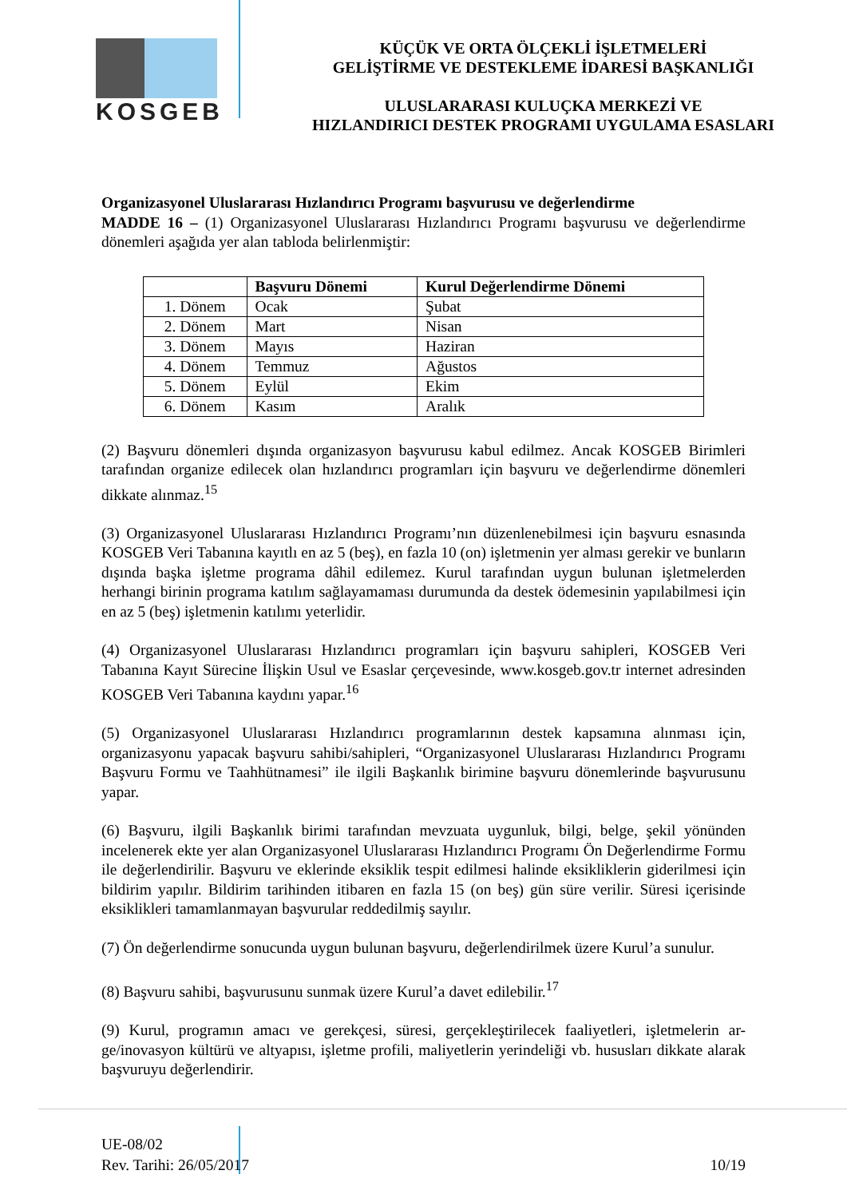KOSGEB
KÜÇÜK VE ORTA ÖLÇEKLİ İŞLETMELERİ
GELİŞTİRME VE DESTEKLEME İDARESİ BAŞKANLIĞI
ULUSLARARASI KULUÇKA MERKEZİ VE
HIZLANDIRICI DESTEK PROGRAMI UYGULAMA ESASLARI
Organizasyonel Uluslararası Hızlandırıcı Programı başvurusu ve değerlendirme
MADDE 16 – (1) Organizasyonel Uluslararası Hızlandırıcı Programı başvurusu ve değerlendirme dönemleri aşağıda yer alan tabloda belirlenmiştir:
| | Başvuru Dönemi | Kurul Değerlendirme Dönemi |
| --- | --- | --- |
| 1. Dönem | Ocak | Şubat |
| 2. Dönem | Mart | Nisan |
| 3. Dönem | Mayıs | Haziran |
| 4. Dönem | Temmuz | Ağustos |
| 5. Dönem | Eylül | Ekim |
| 6. Dönem | Kasım | Aralık |
(2) Başvuru dönemleri dışında organizasyon başvurusu kabul edilmez. Ancak KOSGEB Birimleri tarafından organize edilecek olan hızlandırıcı programları için başvuru ve değerlendirme dönemleri dikkate alınmaz.<sup>15</sup>
(3) Organizasyonel Uluslararası Hızlandırıcı Programı’nın düzenlenebilmesi için başvuru esnasında KOSGEB Veri Tabanına kayıtlı en az 5 (beş), en fazla 10 (on) işletmenin yer alması gerekir ve bunların dışında başka işletme programa dâhil edilemez. Kurul tarafından uygun bulunan işletmelerden herhangi birinin programa katılım sağlayamaması durumunda da destek ödemesinin yapılabilmesi için en az 5 (beş) işletmenin katılımı yeterlidir.
(4) Organizasyonel Uluslararası Hızlandırıcı programları için başvuru sahipleri, KOSGEB Veri Tabanına Kayıt Sürecine İlişkin Usul ve Esaslar çerçevesinde, www.kosgeb.gov.tr internet adresinden KOSGEB Veri Tabanına kaydını yapar.<sup>16</sup>
(5) Organizasyonel Uluslararası Hızlandırıcı programlarının destek kapsamına alınması için, organizasyonu yapacak başvuru sahibi/sahipleri, “Organizasyonel Uluslararası Hızlandırıcı Programı Başvuru Formu ve Taahhütnamesi” ile ilgili Başkanlık birimine başvuru dönemlerinde başvurusunu yapar.
(6) Başvuru, ilgili Başkanlık birimi tarafından mevzuata uygunluk, bilgi, belge, şekil yönünden incelenerek ekte yer alan Organizasyonel Uluslararası Hızlandırıcı Programı Ön Değerlendirme Formu ile değerlendirilir. Başvuru ve eklerinde eksiklik tespit edilmesi halinde eksikliklerin giderilmesi için bildirim yapılır. Bildirim tarihinden itibaren en fazla 15 (on beş) gün süre verilir. Süresi içerisinde eksiklikleri tamamlanmayan başvurular reddedilmiş sayılır.
(7) Ön değerlendirme sonucunda uygun bulunan başvuru, değerlendirilmek üzere Kurul’a sunulur.
(8) Başvuru sahibi, başvurusunu sunmak üzere Kurul’a davet edilebilir.<sup>17</sup>
(9) Kurul, programın amacı ve gerekçesi, süresi, gerçekleştirilecek faaliyetleri, işletmelerin ar-ge/inovasyon kültürü ve altyapısı, işletme profili, maliyetlerin yerindeliği vb. hususları dikkate alarak başvuruyu değerlendirir.
UE-08/02
Rev. Tarihi: 26/05/2017
10/19